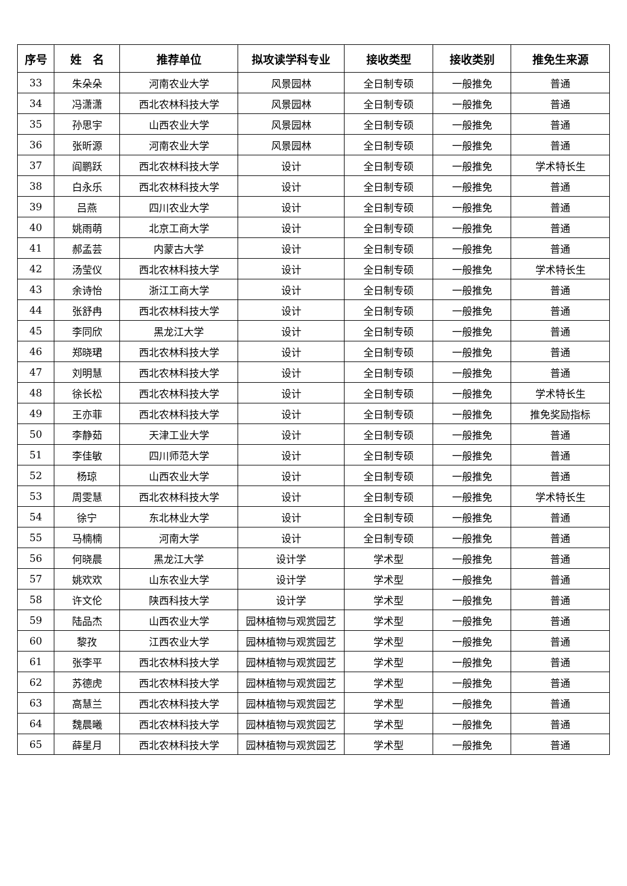| 序号 | 姓 名 | 推荐单位 | 拟攻读学科专业 | 接收类型 | 接收类别 | 推免生来源 |
| --- | --- | --- | --- | --- | --- | --- |
| 33 | 朱朵朵 | 河南农业大学 | 风景园林 | 全日制专硕 | 一般推免 | 普通 |
| 34 | 冯潇潇 | 西北农林科技大学 | 风景园林 | 全日制专硕 | 一般推免 | 普通 |
| 35 | 孙思宇 | 山西农业大学 | 风景园林 | 全日制专硕 | 一般推免 | 普通 |
| 36 | 张昕源 | 河南农业大学 | 风景园林 | 全日制专硕 | 一般推免 | 普通 |
| 37 | 阎鹏跃 | 西北农林科技大学 | 设计 | 全日制专硕 | 一般推免 | 学术特长生 |
| 38 | 白永乐 | 西北农林科技大学 | 设计 | 全日制专硕 | 一般推免 | 普通 |
| 39 | 吕燕 | 四川农业大学 | 设计 | 全日制专硕 | 一般推免 | 普通 |
| 40 | 姚雨萌 | 北京工商大学 | 设计 | 全日制专硕 | 一般推免 | 普通 |
| 41 | 郝孟芸 | 内蒙古大学 | 设计 | 全日制专硕 | 一般推免 | 普通 |
| 42 | 汤莹仪 | 西北农林科技大学 | 设计 | 全日制专硕 | 一般推免 | 学术特长生 |
| 43 | 余诗怡 | 浙江工商大学 | 设计 | 全日制专硕 | 一般推免 | 普通 |
| 44 | 张舒冉 | 西北农林科技大学 | 设计 | 全日制专硕 | 一般推免 | 普通 |
| 45 | 李同欣 | 黑龙江大学 | 设计 | 全日制专硕 | 一般推免 | 普通 |
| 46 | 郑晓珺 | 西北农林科技大学 | 设计 | 全日制专硕 | 一般推免 | 普通 |
| 47 | 刘明慧 | 西北农林科技大学 | 设计 | 全日制专硕 | 一般推免 | 普通 |
| 48 | 徐长松 | 西北农林科技大学 | 设计 | 全日制专硕 | 一般推免 | 学术特长生 |
| 49 | 王亦菲 | 西北农林科技大学 | 设计 | 全日制专硕 | 一般推免 | 推免奖励指标 |
| 50 | 李静茹 | 天津工业大学 | 设计 | 全日制专硕 | 一般推免 | 普通 |
| 51 | 李佳敏 | 四川师范大学 | 设计 | 全日制专硕 | 一般推免 | 普通 |
| 52 | 杨琼 | 山西农业大学 | 设计 | 全日制专硕 | 一般推免 | 普通 |
| 53 | 周雯慧 | 西北农林科技大学 | 设计 | 全日制专硕 | 一般推免 | 学术特长生 |
| 54 | 徐宁 | 东北林业大学 | 设计 | 全日制专硕 | 一般推免 | 普通 |
| 55 | 马楠楠 | 河南大学 | 设计 | 全日制专硕 | 一般推免 | 普通 |
| 56 | 何晓晨 | 黑龙江大学 | 设计学 | 学术型 | 一般推免 | 普通 |
| 57 | 姚欢欢 | 山东农业大学 | 设计学 | 学术型 | 一般推免 | 普通 |
| 58 | 许文伦 | 陕西科技大学 | 设计学 | 学术型 | 一般推免 | 普通 |
| 59 | 陆品杰 | 山西农业大学 | 园林植物与观赏园艺 | 学术型 | 一般推免 | 普通 |
| 60 | 黎孜 | 江西农业大学 | 园林植物与观赏园艺 | 学术型 | 一般推免 | 普通 |
| 61 | 张李平 | 西北农林科技大学 | 园林植物与观赏园艺 | 学术型 | 一般推免 | 普通 |
| 62 | 苏德虎 | 西北农林科技大学 | 园林植物与观赏园艺 | 学术型 | 一般推免 | 普通 |
| 63 | 高慧兰 | 西北农林科技大学 | 园林植物与观赏园艺 | 学术型 | 一般推免 | 普通 |
| 64 | 魏晨曦 | 西北农林科技大学 | 园林植物与观赏园艺 | 学术型 | 一般推免 | 普通 |
| 65 | 薛星月 | 西北农林科技大学 | 园林植物与观赏园艺 | 学术型 | 一般推免 | 普通 |